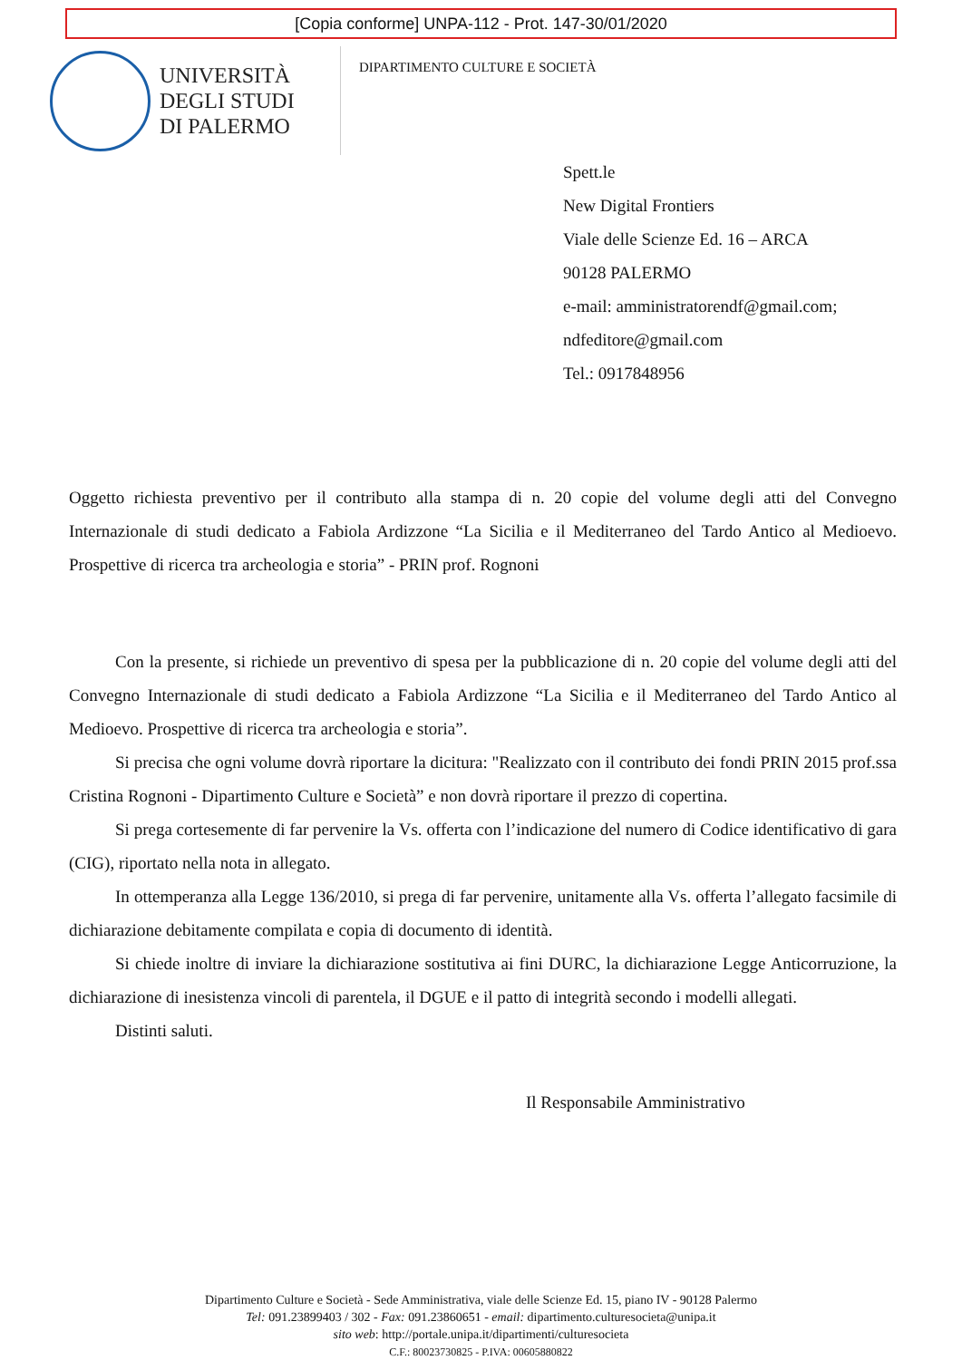[Copia conforme] UNPA-112 - Prot. 147-30/01/2020
UNIVERSITÀ
DEGLI STUDI
DI PALERMO
DIPARTIMENTO CULTURE E SOCIETÀ
Spett.le
New Digital Frontiers
Viale delle Scienze Ed. 16 – ARCA
90128 PALERMO
e-mail: amministratorendf@gmail.com;
ndfeditore@gmail.com
Tel.: 0917848956
Oggetto richiesta preventivo per il contributo alla stampa di n. 20 copie del volume degli atti del Convegno Internazionale di studi dedicato a Fabiola Ardizzone “La Sicilia e il Mediterraneo del Tardo Antico al Medioevo. Prospettive di ricerca tra archeologia e storia” - PRIN prof. Rognoni
Con la presente, si richiede un preventivo di spesa per la pubblicazione di n. 20 copie del volume degli atti del Convegno Internazionale di studi dedicato a Fabiola Ardizzone “La Sicilia e il Mediterraneo del Tardo Antico al Medioevo. Prospettive di ricerca tra archeologia e storia”.
Si precisa che ogni volume dovrà riportare la dicitura: "Realizzato con il contributo dei fondi PRIN 2015 prof.ssa Cristina Rognoni - Dipartimento Culture e Società” e non dovrà riportare il prezzo di copertina.
Si prega cortesemente di far pervenire la Vs. offerta con l’indicazione del numero di Codice identificativo di gara (CIG), riportato nella nota in allegato.
In ottemperanza alla Legge 136/2010, si prega di far pervenire, unitamente alla Vs. offerta l’allegato facsimile di dichiarazione debitamente compilata e copia di documento di identità.
Si chiede inoltre di inviare la dichiarazione sostitutiva ai fini DURC, la dichiarazione Legge Anticorruzione, la dichiarazione di inesistenza vincoli di parentela, il DGUE e il patto di integrità secondo i modelli allegati.
Distinti saluti.
Il Responsabile Amministrativo
Dipartimento Culture e Società - Sede Amministrativa, viale delle Scienze Ed. 15, piano IV - 90128 Palermo
Tel: 091.23899403 / 302 - Fax: 091.23860651 - email: dipartimento.culturesocieta@unipa.it
sito web: http://portale.unipa.it/dipartimenti/culturesocieta
C.F.: 80023730825 - P.IVA: 00605880822